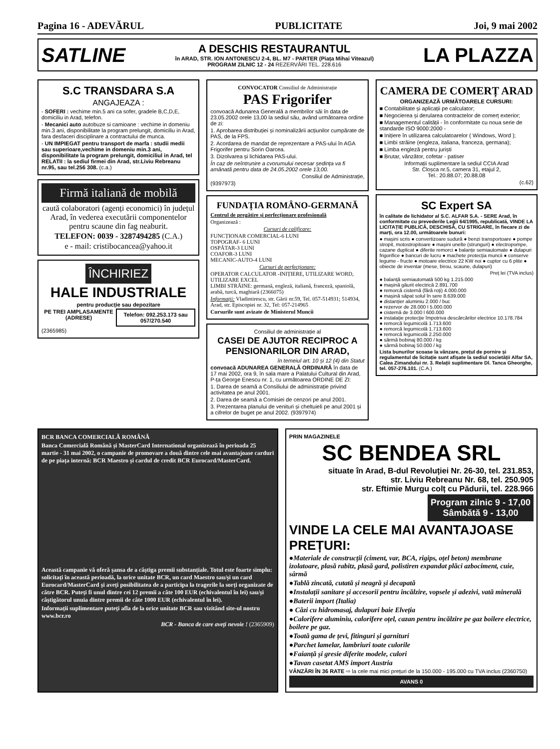Pagina 16 - ADEVĂRUL PUBLICITATE Joi, 9 mai 2002
SATLINE
A DESCHIS RESTAURANTUL
în ARAD, STR. ION ANTONESCU 2-4, BL. M7 - PARTER (Piața Mihai Viteazul)
PROGRAM ZILNIC 12 - 24 REZERVĂRI TEL. 228.616
LA PLAZZA
S.C TRANSDARA S.A
ANGAJEAZA :
- SOFERI : vechime min.5 ani ca sofer, gradele B,C,D,E, domiciliu in Arad, telefon.
- Mecanici auto autobuze si camioane : vechime in domeniu min.3 ani, disponibilitate la program prelungit, domiciliu in Arad, fara desfaceri disciplinare a contractului de munca.
- UN IMPIEGAT pentru transport de marfa : studii medii sau superioare,vechime in domeniu min.3 ani, disponibilitate la program prelungit, domiciliul in Arad, tel RELATII : la sediul firmei din Arad, str.Liviu Rebreanu nr.95, sau tel.256 308. (c.a.)
Firmă italiană de mobilă
caută colaboratori (agenți economici) în județul Arad, în vederea executării componentelor pentru scaune din fag neaburit.
TELEFON: 0039 - 3287494285 (C.A.)
e - mail: cristibocancea@yahoo.it
ÎNCHIRIEZ
HALE INDUSTRIALE
pentru producție sau depozitare
PE TREI AMPLASAMENTE (ADRESE) Telefon: 092.253.173 sau 057/270.540
(2365985)
CONVOCATOR Consiliul de Administrație
PAS Frigorifer
convoacă Adunarea Generală a membrilor săi în data de 23.05.2002 orele 13,00 la sediul său, având următoarea ordine de zi:
1. Aprobarea distribuției și nominalizării acțiunilor cumpărate de PAS, de la FPS.
2. Acordarea de mandat de reprezentare a PAS-ului în AGA Frigorifer pentru Sorin Oarcea.
3. Dizolvarea și lichidarea PAS-ului.
În caz de neîntrunire a cvorumului necesar ședința va fi amânată pentru data de 24.05.2002 orele 13,00.
Consiliul de Administrație,
(9397973)
FUNDAȚIA ROMÂNO-GERMANĂ
Centrul de pregătire și perfecționare profesională
Organizează :
Cursuri de calificare:
FUNCȚIONAR COMERCIAL-6 LUNI
TOPOGRAF- 6 LUNI
OSPĂTAR-3 LUNI
COAFOR-3 LUNI
MECANIC-AUTO-4 LUNI
Cursuri de perfecționare:
OPERATOR CALCULATOR -INIȚIERE, UTILIZARE WORD, UTILIZARE EXCEL
LIMBI STRĂINE: germană, engleză, italiană, franceză, spaniolă, arabă, turcă, maghiară (2366075)
Informații: Vladimirescu, str. Gării nr.59, Tel. 057-514931; 514934, Arad, str. Episcopiei nr. 32, Tel: 057-214965
Cursurile sunt avizate de Ministerul Muncii
Consiliul de administrație al
CASEI DE AJUTOR RECIPROC A PENSIONARILOR DIN ARAD,
în temeiul art. 10 și 12 (4) din Statut
convoacă ADUNAREA GENERALĂ ORDINARĂ în data de 17 mai 2002, ora 9, în sala mare a Palatului Cultural din Arad, P-ța George Enescu nr. 1, cu următoarea ORDINE DE ZI:
1. Darea de seamă a Consiliului de administrație privind activitatea pe anul 2001.
2. Darea de seamă a Comisiei de cenzori pe anul 2001.
3. Prezentarea planului de venituri și cheltuieli pe anul 2001 și a cifrelor de buget pe anul 2002. (9397974)
CAMERA DE COMERȚ ARAD
ORGANIZEAZĂ URMĂTOARELE CURSURI:
■ Contabilitate și aplicații pe calculator;
■ Negocierea și derularea contractelor de comerț exterior;
■ Managementul calității - în conformitate cu noua serie de standarde ISO 9000:2000 -
■ Inițiere în utilizarea calculatoarelor ( Windows, Word );
■ Limbi străine (engleza, italiana, franceza, germana);
■ Limba engleză pentru juriști
■ Brutar, vânzător, cofetar - patiser
Informații suplimentare la sediul CCIA Arad
Str. Cloșca nr.5, camera 31, etajul 2,
Tel.: 20.88.07; 20.88.08
(c.62)
SC Expert SA
în calitate de lichidator al S.C. ALFAR S.A. - SERE Arad, în conformitate cu prevederile Legii 64/1995, republicată, VINDE LA LICITAȚIE PUBLICĂ, DESCHISĂ, CU STRIGARE, în fiecare zi de marți, ora 12.00, următoarele bunuri:
● mașini scris ● convertizoare sudură ● benzi transportoare ● pompe stropit, motostropitoare ● mașini unelte (strunguri) ● electropompe, cazane duplicat ● diferite remorci ● balanțe semiautomate ● dulapuri frigorifice ● bancuri de lucru ● machete protecția muncii ● conserve legume - fructe ● motoare electrice 22 KW noi ● cuptor cu 6 plite ● obiecte de inventar (mese, birou, scaune, dulapuri)
Preț lei (TVA inclus)
● balanță semiautomată 500 kg 1.215.000
● mașină găurit electrică 2.891.700
● remorcă cisternă (fără roți) 4.000.000
● mașină săpat solul în sere 8.639.000
● distanțier aluminiu 2.000 / buc
● rezervor de 28.000 l 5.000.000
● cisternă de 3.000 l 600.000
● instalație protecție împotriva descărcărilor electrice 10.178.784
● remorcă legumicolă 1.713.600
● remorcă legumicolă 1.713.600
● remorcă legumicolă 2.250.000
● sârmă bobinaj 80.000 / kg
● sârmă bobinaj 50.000 / kg
Lista bunurilor scoase la vânzare, prețul de pornire și regulamentul de licitație sunt afișate la sediul societății Alfar SA, Calea Zimandului nr. 3. Relații suplimentare Dl. Tanca Gheorghe, tel. 057-276.101. (C.A.)
BCR BANCA COMERCIALĂ ROMÂNĂ
Banca Comercială Română și MasterCard International organizează în perioada 25 martie - 31 mai 2002, o campanie de promovare a două dintre cele mai avantajoase carduri de pe piața internă: BCR Maestro și cardul de credit BCR Eurocard/MasterCard.
Această campanie vă oferă șansa de a câștiga premii substanțiale. Totul este foarte simplu: solicitați în această perioadă, la orice unitate BCR, un card Maestro sau/și un card Eurocard/MasterCard și aveți posibilitatea de a participa la tragerile la sorți organizate de către BCR. Puteți fi unul dintre cei 12 premii a câte 100 EUR (echivalentul în lei) sau/și câștigătorul unuia dintre premii de câte 1000 EUR (echivalentul în lei).
Informații suplimentare puteți afla de la orice unitate BCR sau vizitând site-ul nostru www.bcr.ro
BCR - Banca de care aveți nevoie ! (2365909)
PRIN MAGAZINELE
SC BENDEA SRL
situate în Arad, B-dul Revoluției Nr. 26-30, tel. 231.853,
str. Liviu Rebreanu Nr. 68, tel. 250.905
str. Eftimie Murgu colț cu Pădurii, tel. 228.966
Program zilnic 9 - 17,00
Sâmbătă 9 - 13,00
VINDE LA CELE MAI AVANTAJOASE PREȚURI:
●Materiale de construcții (ciment, var, BCA, rigips, oțel beton) membrane izolatoare, plasă rabitz, plasă gard, polistiren expandat plăci azbociment, cuie, sârmă
●Tablă zincată, cutată și neagră și decapată
●Instalații sanitare și accesorii pentru încălzire, vopsele și adezivi, vată minerală
●Baterii import (Italia)
● Căzi cu hidromasaj, dulapuri baie Elveția
●Calorifere aluminiu, calorifere oțel, cazan pentru încălzire pe gaz boilere electrice, boilere pe gaz.
●Toată gama de țevi, fitinguri și garnituri
●Parchet lamelar, lambriuri toate culorile
●Faianță și gresie diferite modele, culori
●Tavan casetat AMS import Austria
VÂNZĂRI ÎN 36 RATE ⇨ la cele mai mici prețuri de la 150.000 - 195.000 cu TVA inclus (2360750)
AVANS 0